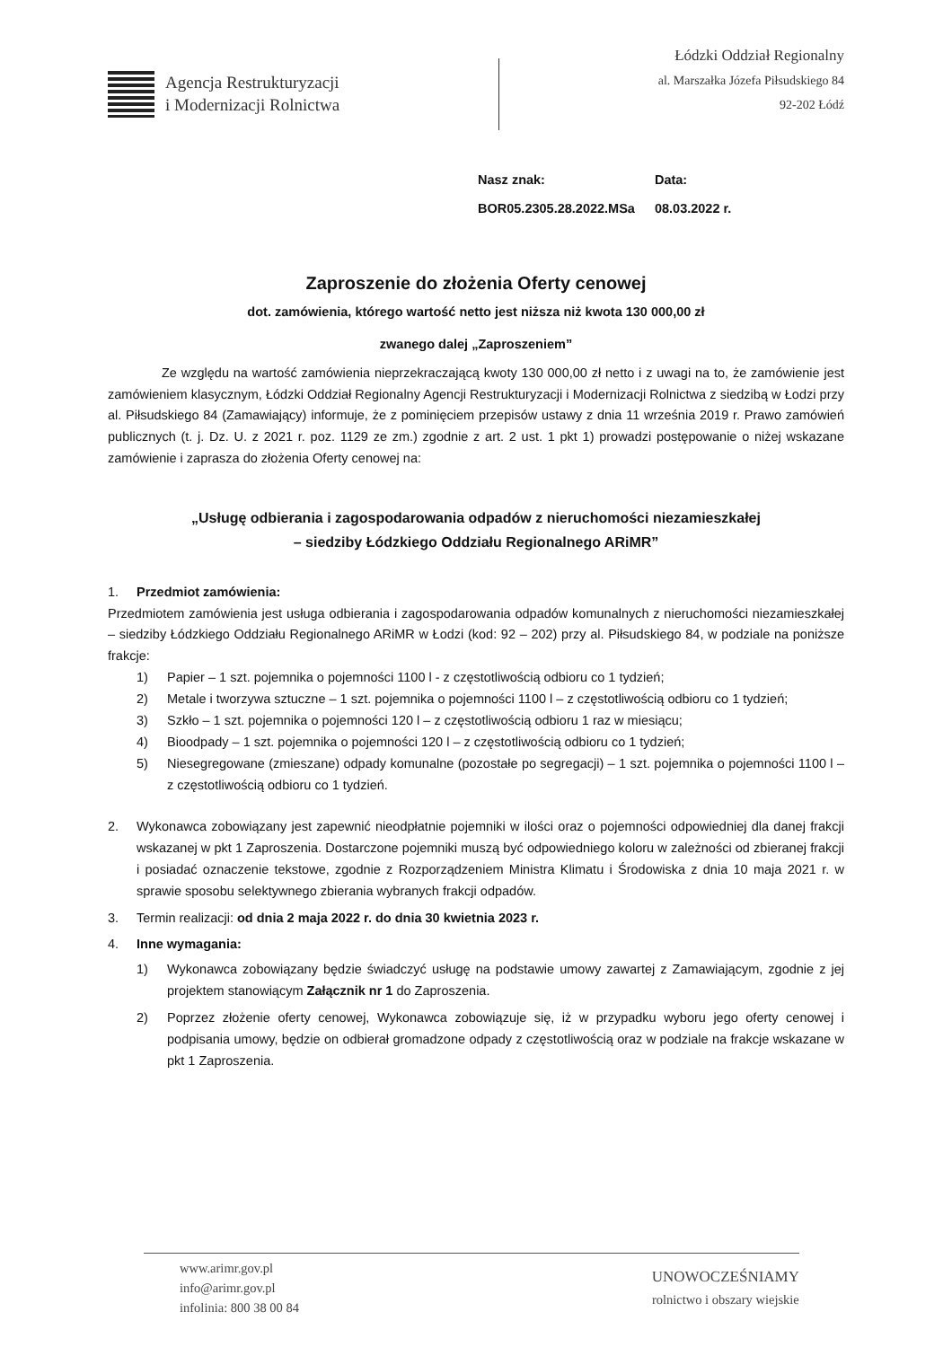Agencja Restrukturyzacji
i Modernizacji Rolnictwa
Łódzki Oddział Regionalny
al. Marszałka Józefa Piłsudskiego 84
92-202 Łódź
Nasz znak:
BOR05.2305.28.2022.MSa
Data:
08.03.2022 r.
Zaproszenie do złożenia Oferty cenowej
dot. zamówienia, którego wartość netto jest niższa niż kwota 130 000,00 zł
zwanego dalej „Zaproszeniem”
Ze względu na wartość zamówienia nieprzekraczającą kwoty 130 000,00 zł netto i z uwagi na to, że zamówienie jest zamówieniem klasycznym, Łódzki Oddział Regionalny Agencji Restrukturyzacji i Modernizacji Rolnictwa z siedzibą w Łodzi przy al. Piłsudskiego 84 (Zamawiający) informuje, że z pominięciem przepisów ustawy z dnia 11 września 2019 r. Prawo zamówień publicznych (t. j. Dz. U. z 2021 r. poz. 1129 ze zm.) zgodnie z art. 2 ust. 1 pkt 1) prowadzi postępowanie o niżej wskazane zamówienie i zaprasza do złożenia Oferty cenowej na:
„Usługę odbierania i zagospodarowania odpadów z nieruchomości niezamieszkałej
– siedziby Łódzkiego Oddziału Regionalnego ARiMR”
1. Przedmiot zamówienia:
Przedmiotem zamówienia jest usługa odbierania i zagospodarowania odpadów komunalnych z nieruchomości niezamieszkałej – siedziby Łódzkiego Oddziału Regionalnego ARiMR w Łodzi (kod: 92 – 202) przy al. Piłsudskiego 84, w podziale na poniższe frakcje:
1) Papier – 1 szt. pojemnika o pojemności 1100 l - z częstotliwością odbioru co 1 tydzień;
2) Metale i tworzywa sztuczne – 1 szt. pojemnika o pojemności 1100 l – z częstotliwością odbioru co 1 tydzień;
3) Szkło – 1 szt. pojemnika o pojemności 120 l – z częstotliwością odbioru 1 raz w miesiącu;
4) Bioodpady – 1 szt. pojemnika o pojemności 120 l – z częstotliwością odbioru co 1 tydzień;
5) Niesegregowane (zmieszane) odpady komunalne (pozostałe po segregacji) – 1 szt. pojemnika o pojemności 1100 l – z częstotliwością odbioru co 1 tydzień.
2.
Wykonawca zobowiązany jest zapewnić nieodpłatnie pojemniki w ilości oraz o pojemności odpowiedniej dla danej frakcji wskazanej w pkt 1 Zaproszenia. Dostarczone pojemniki muszą być odpowiedniego koloru w zależności od zbieranej frakcji i posiadać oznaczenie tekstowe, zgodnie z Rozporządzeniem Ministra Klimatu i Środowiska z dnia 10 maja 2021 r. w sprawie sposobu selektywnego zbierania wybranych frakcji odpadów.
3.
Termin realizacji: od dnia 2 maja 2022 r. do dnia 30 kwietnia 2023 r.
4. Inne wymagania:
1) Wykonawca zobowiązany będzie świadczyć usługę na podstawie umowy zawartej z Zamawiającym, zgodnie z jej projektem stanowiącym Załącznik nr 1 do Zaproszenia.
2) Poprzez złożenie oferty cenowej, Wykonawca zobowiązuje się, iż w przypadku wyboru jego oferty cenowej i podpisania umowy, będzie on odbierał gromadzone odpady z częstotliwością oraz w podziale na frakcje wskazane w pkt 1 Zaproszenia.
www.arimr.gov.pl
info@arimr.gov.pl
infolinia: 800 38 00 84
UNOWOCZEŚNIAMY
rolnictwo i obszary wiejskie